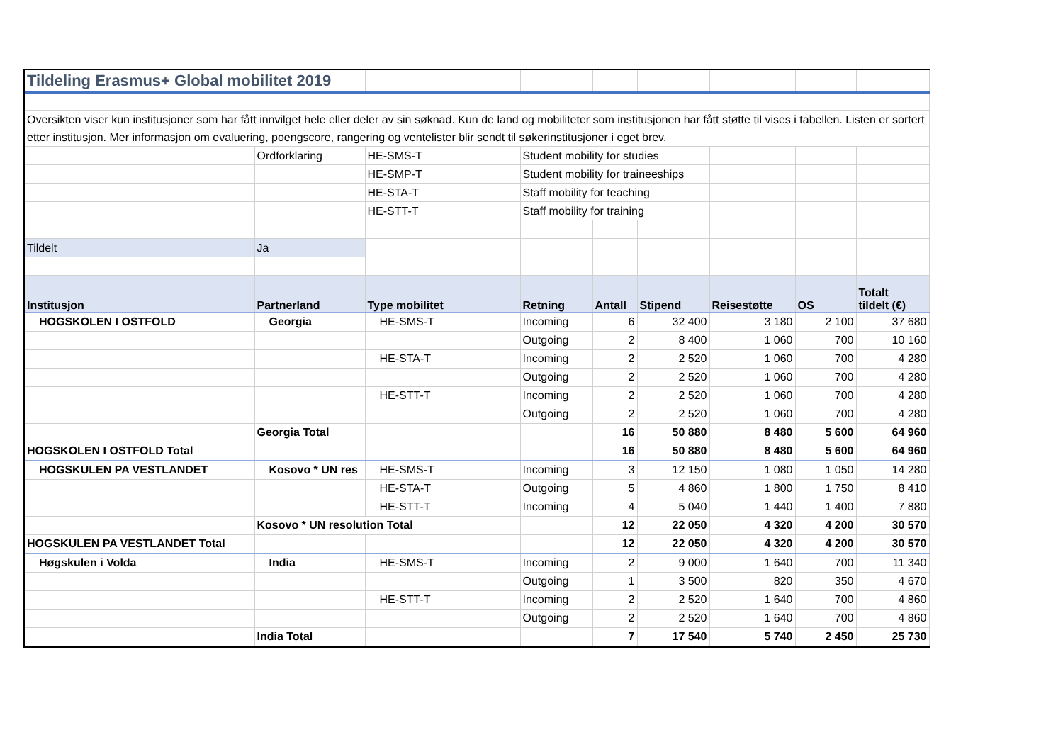| Tildeling Erasmus+ Global mobilitet 2019 | | | | | | | | |
| Oversikten viser kun institusjoner som har fått innvilget hele eller deler av sin søknad. Kun de land og mobiliteter som institusjonen har fått støtte til vises i tabellen. Listen er sortert etter institusjon. Mer informasjon om evaluering, poengscore, rangering og ventelister blir sendt til søkerinstitusjoner i eget brev. | | | | | | | | |
| | Ordforklaring | HE-SMS-T | Student mobility for studies | | | | | |
| | | HE-SMP-T | Student mobility for traineeships | | | | | |
| | | HE-STA-T | Staff mobility for teaching | | | | | |
| | | HE-STT-T | Staff mobility for training | | | | | |
| Tildelt | Ja | | | | | | | |
| Institusjon | Partnerland | Type mobilitet | Retning | Antall | Stipend | Reisestøtte | OS | Totalt tildelt (€) |
| HOGSKOLEN I OSTFOLD | Georgia | HE-SMS-T | Incoming | 6 | 32 400 | 3 180 | 2 100 | 37 680 |
| | | | Outgoing | 2 | 8 400 | 1 060 | 700 | 10 160 |
| | | HE-STA-T | Incoming | 2 | 2 520 | 1 060 | 700 | 4 280 |
| | | | Outgoing | 2 | 2 520 | 1 060 | 700 | 4 280 |
| | | HE-STT-T | Incoming | 2 | 2 520 | 1 060 | 700 | 4 280 |
| | | | Outgoing | 2 | 2 520 | 1 060 | 700 | 4 280 |
| | Georgia Total | | | 16 | 50 880 | 8 480 | 5 600 | 64 960 |
| HOGSKOLEN I OSTFOLD Total | | | | 16 | 50 880 | 8 480 | 5 600 | 64 960 |
| HOGSKULEN PA VESTLANDET | Kosovo * UN res | HE-SMS-T | Incoming | 3 | 12 150 | 1 080 | 1 050 | 14 280 |
| | | HE-STA-T | Outgoing | 5 | 4 860 | 1 800 | 1 750 | 8 410 |
| | | HE-STT-T | Incoming | 4 | 5 040 | 1 440 | 1 400 | 7 880 |
| | Kosovo * UN resolution Total | | | 12 | 22 050 | 4 320 | 4 200 | 30 570 |
| HOGSKULEN PA VESTLANDET Total | | | | 12 | 22 050 | 4 320 | 4 200 | 30 570 |
| Høgskulen i Volda | India | HE-SMS-T | Incoming | 2 | 9 000 | 1 640 | 700 | 11 340 |
| | | | Outgoing | 1 | 3 500 | 820 | 350 | 4 670 |
| | | HE-STT-T | Incoming | 2 | 2 520 | 1 640 | 700 | 4 860 |
| | | | Outgoing | 2 | 2 520 | 1 640 | 700 | 4 860 |
| | India Total | | | 7 | 17 540 | 5 740 | 2 450 | 25 730 |